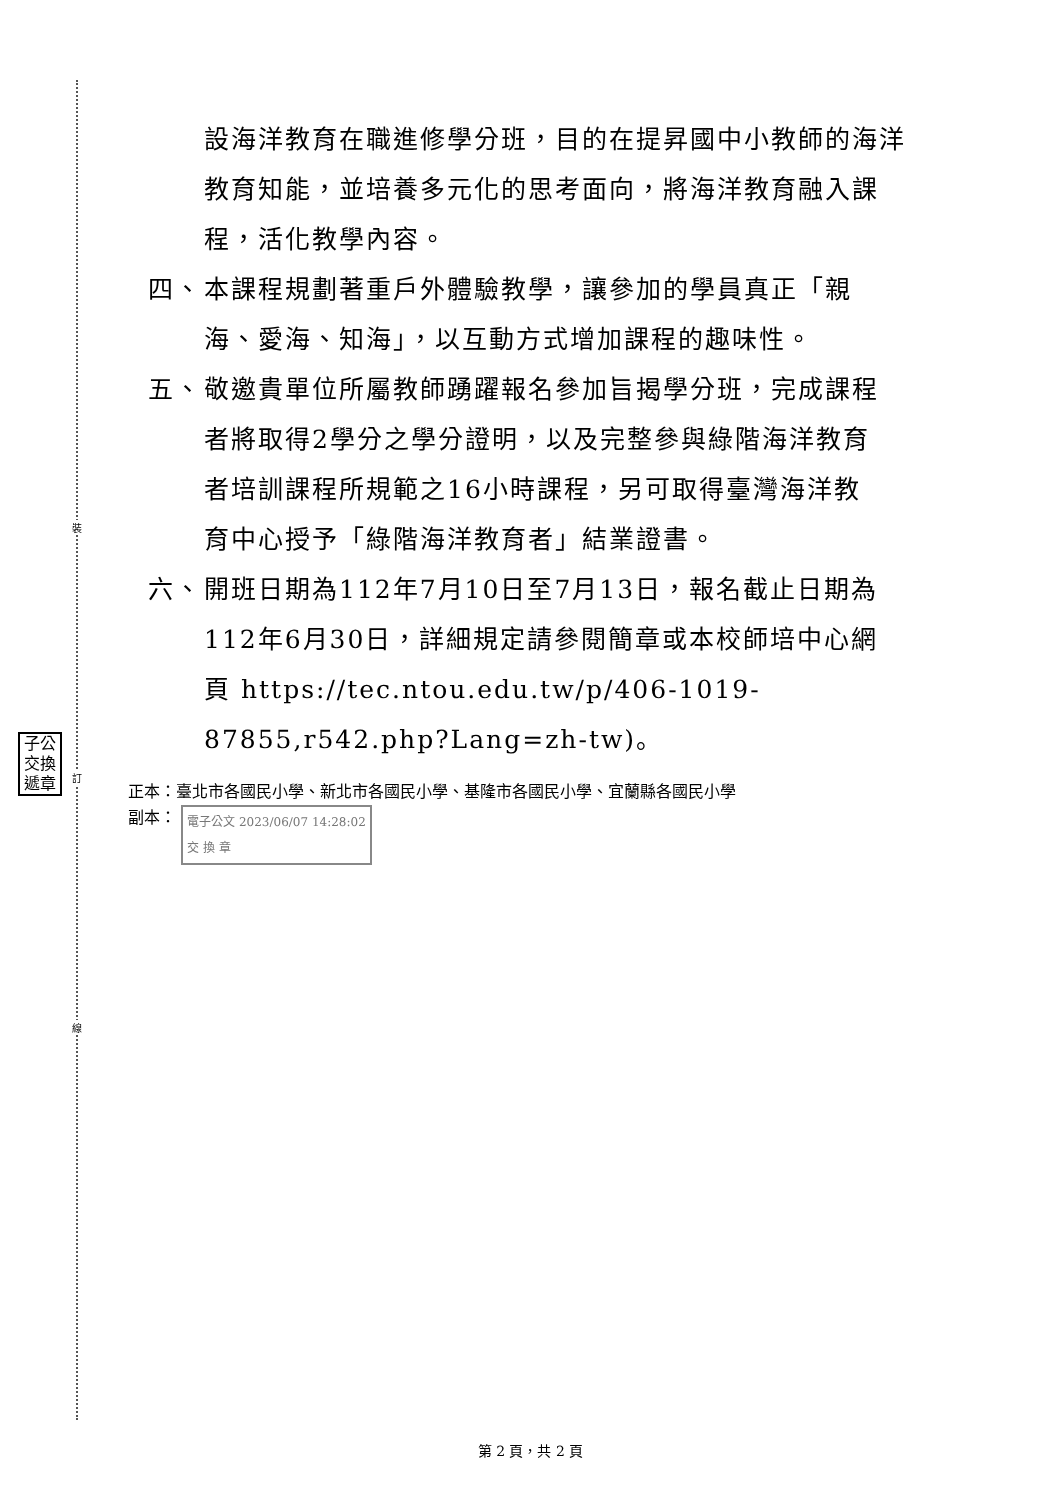裝
訂
線
子公 交換 遞章
設海洋教育在職進修學分班，目的在提昇國中小教師的海洋教育知能，並培養多元化的思考面向，將海洋教育融入課程，活化教學內容。
四、 本課程規劃著重戶外體驗教學，讓參加的學員真正「親海、愛海、知海」，以互動方式增加課程的趣味性。
五、 敬邀貴單位所屬教師踴躍報名參加旨揭學分班，完成課程者將取得2學分之學分證明，以及完整參與綠階海洋教育者培訓課程所規範之16小時課程，另可取得臺灣海洋教育中心授予「綠階海洋教育者」結業證書。
六、 開班日期為112年7月10日至7月13日，報名截止日期為112年6月30日，詳細規定請參閱簡章或本校師培中心網頁 https://tec.ntou.edu.tw/p/406-1019-87855,r542.php?Lang=zh-tw)。
正本：臺北市各國民小學、新北市各國民小學、基隆市各國民小學、宜蘭縣各國民小學
副本： 電子公文 2023/06/07 14:28:02
交 換 章
第 2 頁，共 2 頁